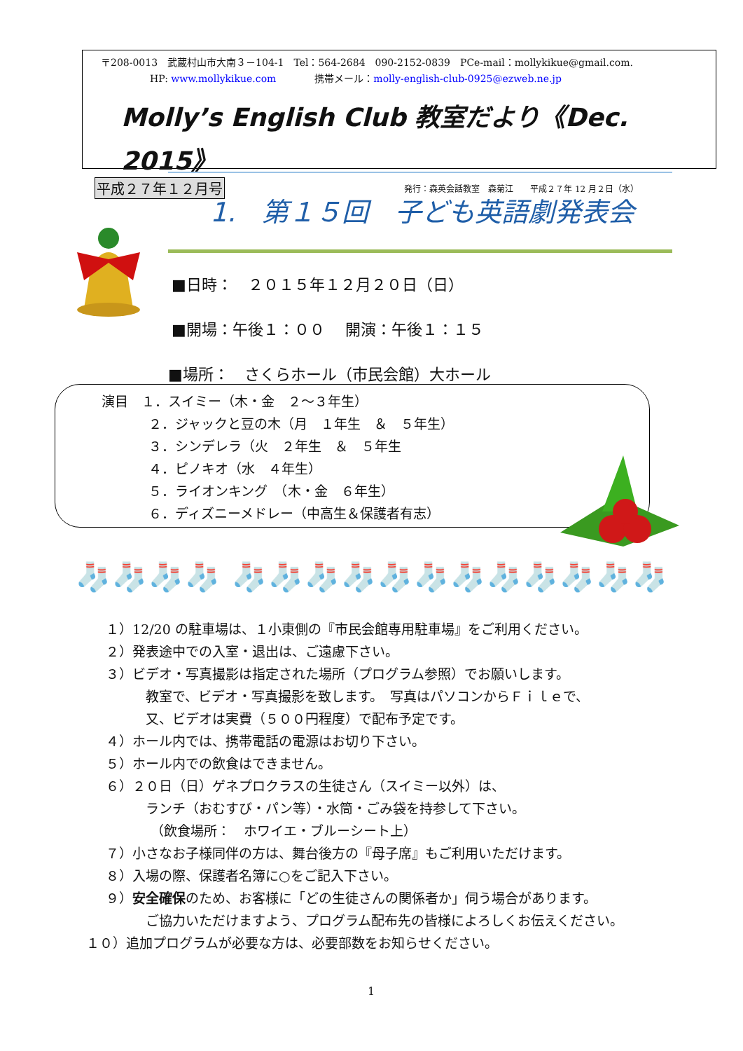〒208-0013　武蔵村山市大南３－104-1　Tel：564-2684　090-2152-0839　PCe-mail：mollykikue@gmail.com.
HP: www.mollykikue.com 携帯メール：molly-english-club-0925@ezweb.ne.jp
Molly’s English Club 教室だより《Dec. 2015》
平成２７年１２月号 発行：森英会話教室　森菊江　　平成２７年 12 月２日（水）
1.　第１５回　子ども英語劇発表会
■日時：　２０１５年１２月２０日（日）
■開場：午後１：００　 開演：午後１：１５
■場所：　さくらホール（市民会館）大ホール
演目　１．スイミー（木・金　２～３年生）
２．ジャックと豆の木（月　１年生　＆　５年生）
３．シンデレラ（火　２年生　＆　５年生
４．ピノキオ（水　４年生）
５．ライオンキング　（木・金　６年生）
６．ディズニーメドレー（中高生＆保護者有志）
🧦🧦🧦🧦 🧦🧦🧦🧦🧦🧦🧦🧦🧦🧦🧦🧦
１）12/20 の駐車場は、１小東側の『市民会館専用駐車場』をご利用ください。
２）発表途中での入室・退出は、ご遠慮下さい。
３）ビデオ・写真撮影は指定された場所（プログラム参照）でお願いします。
教室で、ビデオ・写真撮影を致します。　写真はパソコンからＦｉｌｅで、
又、ビデオは実費（５００円程度）で配布予定です。
４）ホール内では、携帯電話の電源はお切り下さい。
５）ホール内での飲食はできません。
６）２０日（日）ゲネプロクラスの生徒さん（スイミー以外）は、
ランチ（おむすび・パン等）・水筒・ごみ袋を持参して下さい。
（飲食場所：　ホワイエ・ブルーシート上）
７）小さなお子様同伴の方は、舞台後方の『母子席』もご利用いただけます。
８）入場の際、保護者名簿に○をご記入下さい。
９）安全確保のため、お客様に「どの生徒さんの関係者か」伺う場合があります。
ご協力いただけますよう、プログラム配布先の皆様によろしくお伝えください。
１０）追加プログラムが必要な方は、必要部数をお知らせください。
1